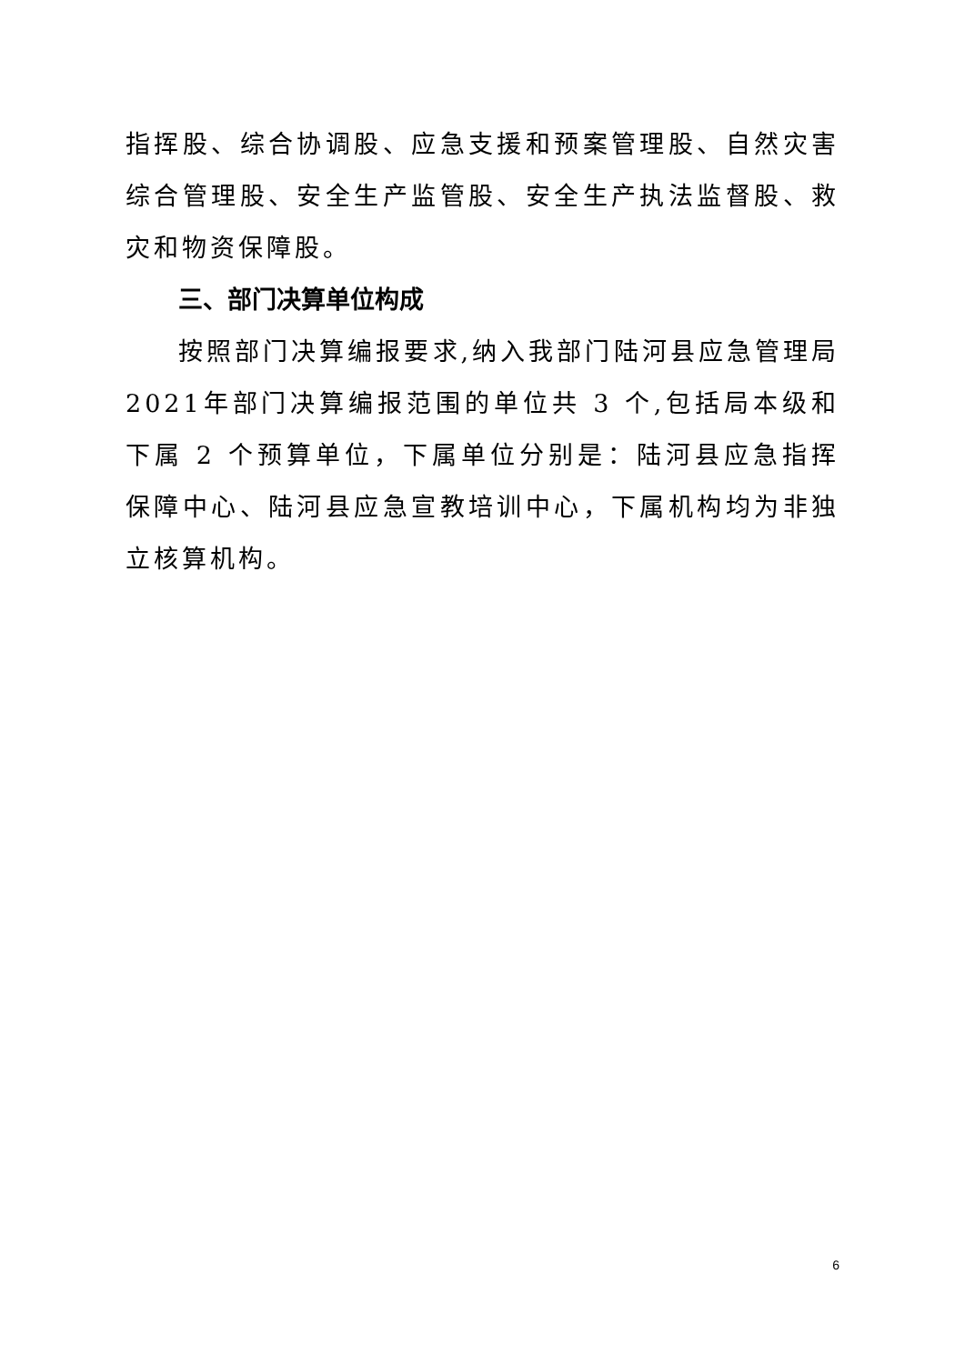指挥股、综合协调股、应急支援和预案管理股、自然灾害综合管理股、安全生产监管股、安全生产执法监督股、救灾和物资保障股。
三、部门决算单位构成
按照部门决算编报要求,纳入我部门陆河县应急管理局2021年部门决算编报范围的单位共 3 个,包括局本级和下属 2 个预算单位，下属单位分别是：陆河县应急指挥保障中心、陆河县应急宣教培训中心，下属机构均为非独立核算机构。
6